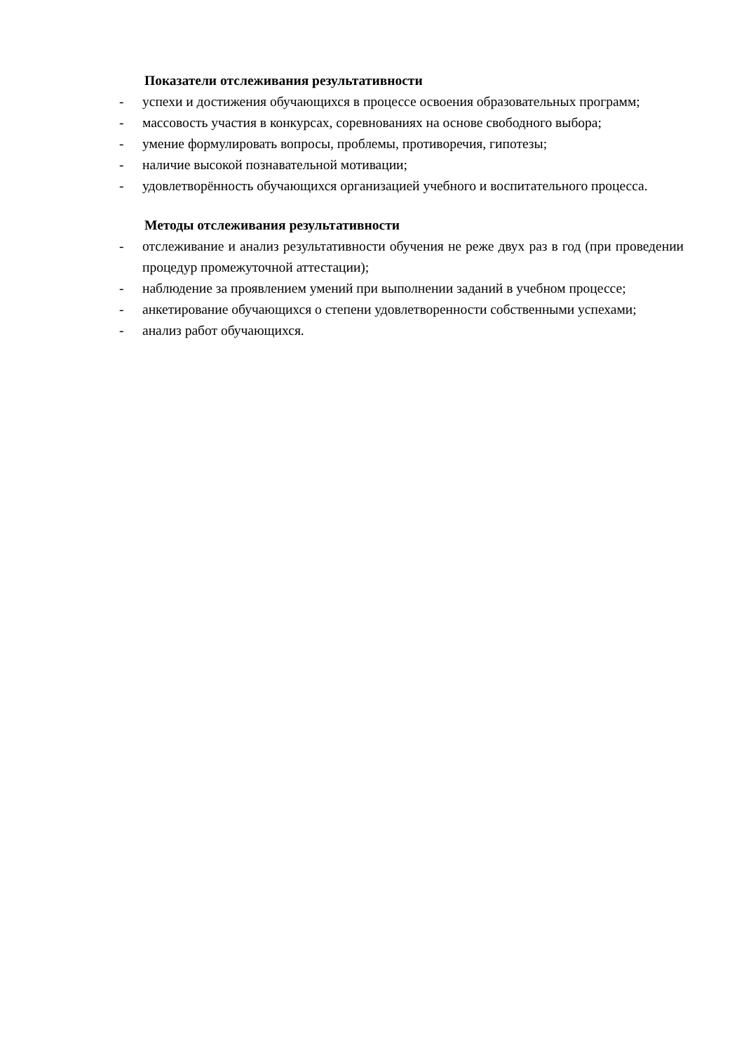Показатели отслеживания результативности
- успехи и достижения обучающихся в процессе освоения образовательных программ;
- массовость участия в конкурсах, соревнованиях на основе свободного выбора;
- умение формулировать вопросы, проблемы, противоречия, гипотезы;
- наличие высокой познавательной мотивации;
- удовлетворённость обучающихся организацией учебного и воспитательного процесса.
Методы отслеживания результативности
- отслеживание и анализ результативности обучения не реже двух раз в год (при проведении процедур промежуточной аттестации);
- наблюдение за проявлением умений при выполнении заданий в учебном процессе;
- анкетирование обучающихся о степени удовлетворенности собственными успехами;
- анализ работ обучающихся.